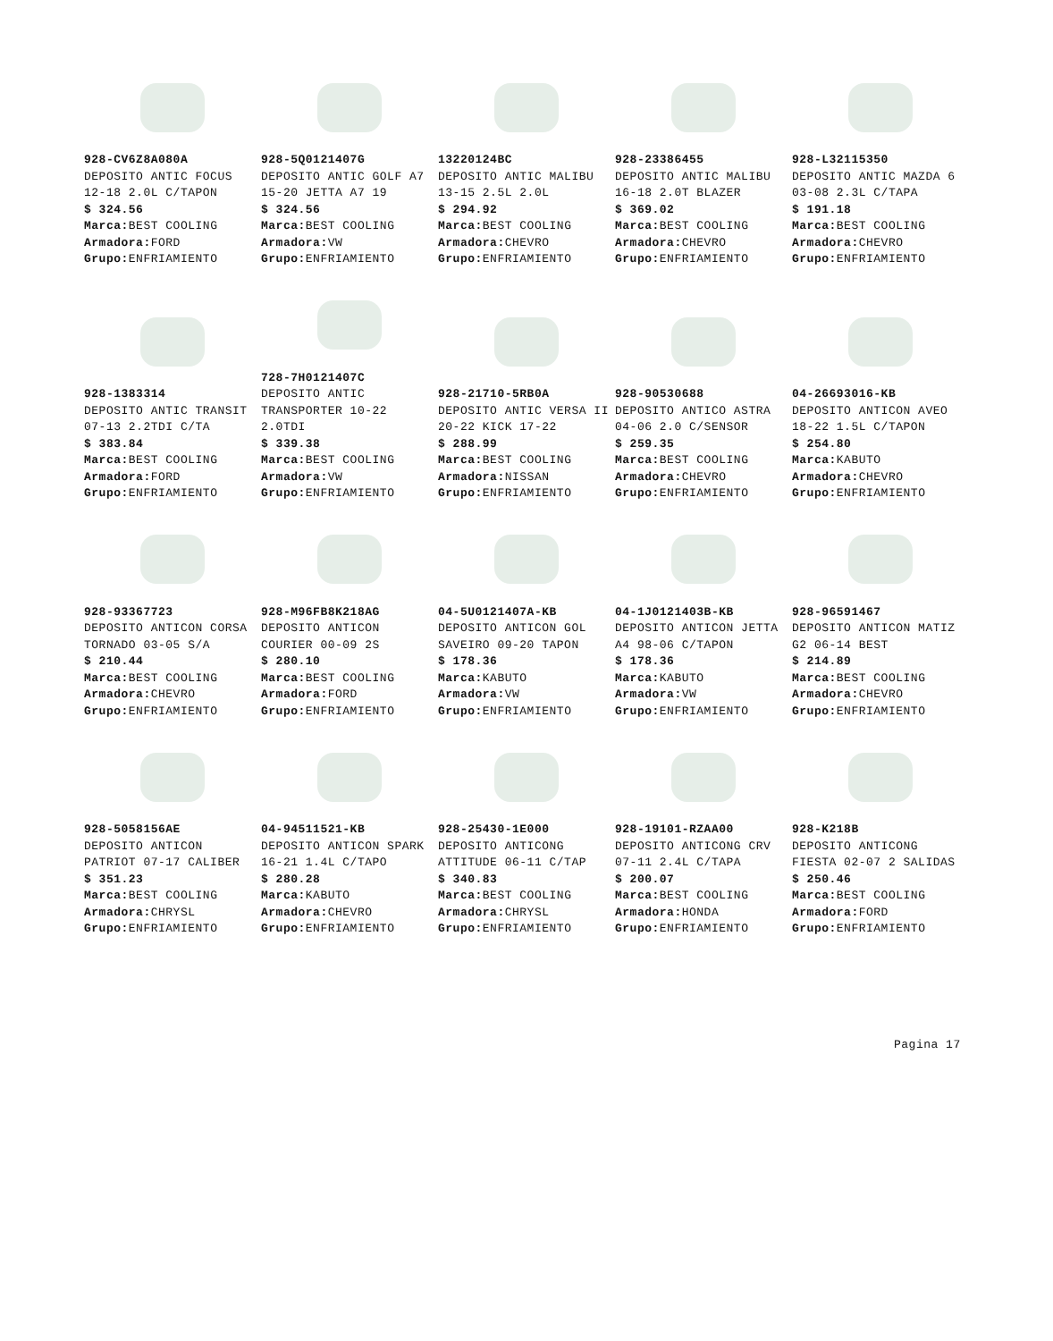928-CV6Z8A080A
DEPOSITO ANTIC FOCUS 12-18 2.0L C/TAPON
$ 324.56
Marca: BEST COOLING
Armadora: FORD
Grupo: ENFRIAMIENTO
928-5Q0121407G
DEPOSITO ANTIC GOLF A7 15-20 JETTA A7 19
$ 324.56
Marca: BEST COOLING
Armadora: VW
Grupo: ENFRIAMIENTO
13220124BC
DEPOSITO ANTIC MALIBU 13-15 2.5L 2.0L
$ 294.92
Marca: BEST COOLING
Armadora: CHEVRO
Grupo: ENFRIAMIENTO
928-23386455
DEPOSITO ANTIC MALIBU 16-18 2.0T BLAZER
$ 369.02
Marca: BEST COOLING
Armadora: CHEVRO
Grupo: ENFRIAMIENTO
928-L32115350
DEPOSITO ANTIC MAZDA 6 03-08 2.3L C/TAPA
$ 191.18
Marca: BEST COOLING
Armadora: CHEVRO
Grupo: ENFRIAMIENTO
928-1383314
DEPOSITO ANTIC TRANSIT 07-13 2.2TDI C/TA
$ 383.84
Marca: BEST COOLING
Armadora: FORD
Grupo: ENFRIAMIENTO
728-7H0121407C
DEPOSITO ANTIC TRANSPORTER 10-22 2.0TDI
$ 339.38
Marca: BEST COOLING
Armadora: VW
Grupo: ENFRIAMIENTO
928-21710-5RB0A
DEPOSITO ANTIC VERSA II 20-22 KICK 17-22
$ 288.99
Marca: BEST COOLING
Armadora: NISSAN
Grupo: ENFRIAMIENTO
928-90530688
DEPOSITO ANTICO ASTRA 04-06 2.0 C/SENSOR
$ 259.35
Marca: BEST COOLING
Armadora: CHEVRO
Grupo: ENFRIAMIENTO
04-26693016-KB
DEPOSITO ANTICON AVEO 18-22 1.5L C/TAPON
$ 254.80
Marca: KABUTO
Armadora: CHEVRO
Grupo: ENFRIAMIENTO
928-93367723
DEPOSITO ANTICON CORSA TORNADO 03-05 S/A
$ 210.44
Marca: BEST COOLING
Armadora: CHEVRO
Grupo: ENFRIAMIENTO
928-M96FB8K218AG
DEPOSITO ANTICON COURIER 00-09 2S
$ 280.10
Marca: BEST COOLING
Armadora: FORD
Grupo: ENFRIAMIENTO
04-5U0121407A-KB
DEPOSITO ANTICON GOL SAVEIRO 09-20 TAPON
$ 178.36
Marca: KABUTO
Armadora: VW
Grupo: ENFRIAMIENTO
04-1J0121403B-KB
DEPOSITO ANTICON JETTA A4 98-06 C/TAPON
$ 178.36
Marca: KABUTO
Armadora: VW
Grupo: ENFRIAMIENTO
928-96591467
DEPOSITO ANTICON MATIZ G2 06-14 BEST
$ 214.89
Marca: BEST COOLING
Armadora: CHEVRO
Grupo: ENFRIAMIENTO
928-5058156AE
DEPOSITO ANTICON PATRIOT 07-17 CALIBER
$ 351.23
Marca: BEST COOLING
Armadora: CHRYSL
Grupo: ENFRIAMIENTO
04-94511521-KB
DEPOSITO ANTICON SPARK 16-21 1.4L C/TAPO
$ 280.28
Marca: KABUTO
Armadora: CHEVRO
Grupo: ENFRIAMIENTO
928-25430-1E000
DEPOSITO ANTICONG ATTITUDE 06-11 C/TAP
$ 340.83
Marca: BEST COOLING
Armadora: CHRYSL
Grupo: ENFRIAMIENTO
928-19101-RZAA00
DEPOSITO ANTICONG CRV 07-11 2.4L C/TAPA
$ 200.07
Marca: BEST COOLING
Armadora: HONDA
Grupo: ENFRIAMIENTO
928-K218B
DEPOSITO ANTICONG FIESTA 02-07 2 SALIDAS
$ 250.46
Marca: BEST COOLING
Armadora: FORD
Grupo: ENFRIAMIENTO
Pagina 17